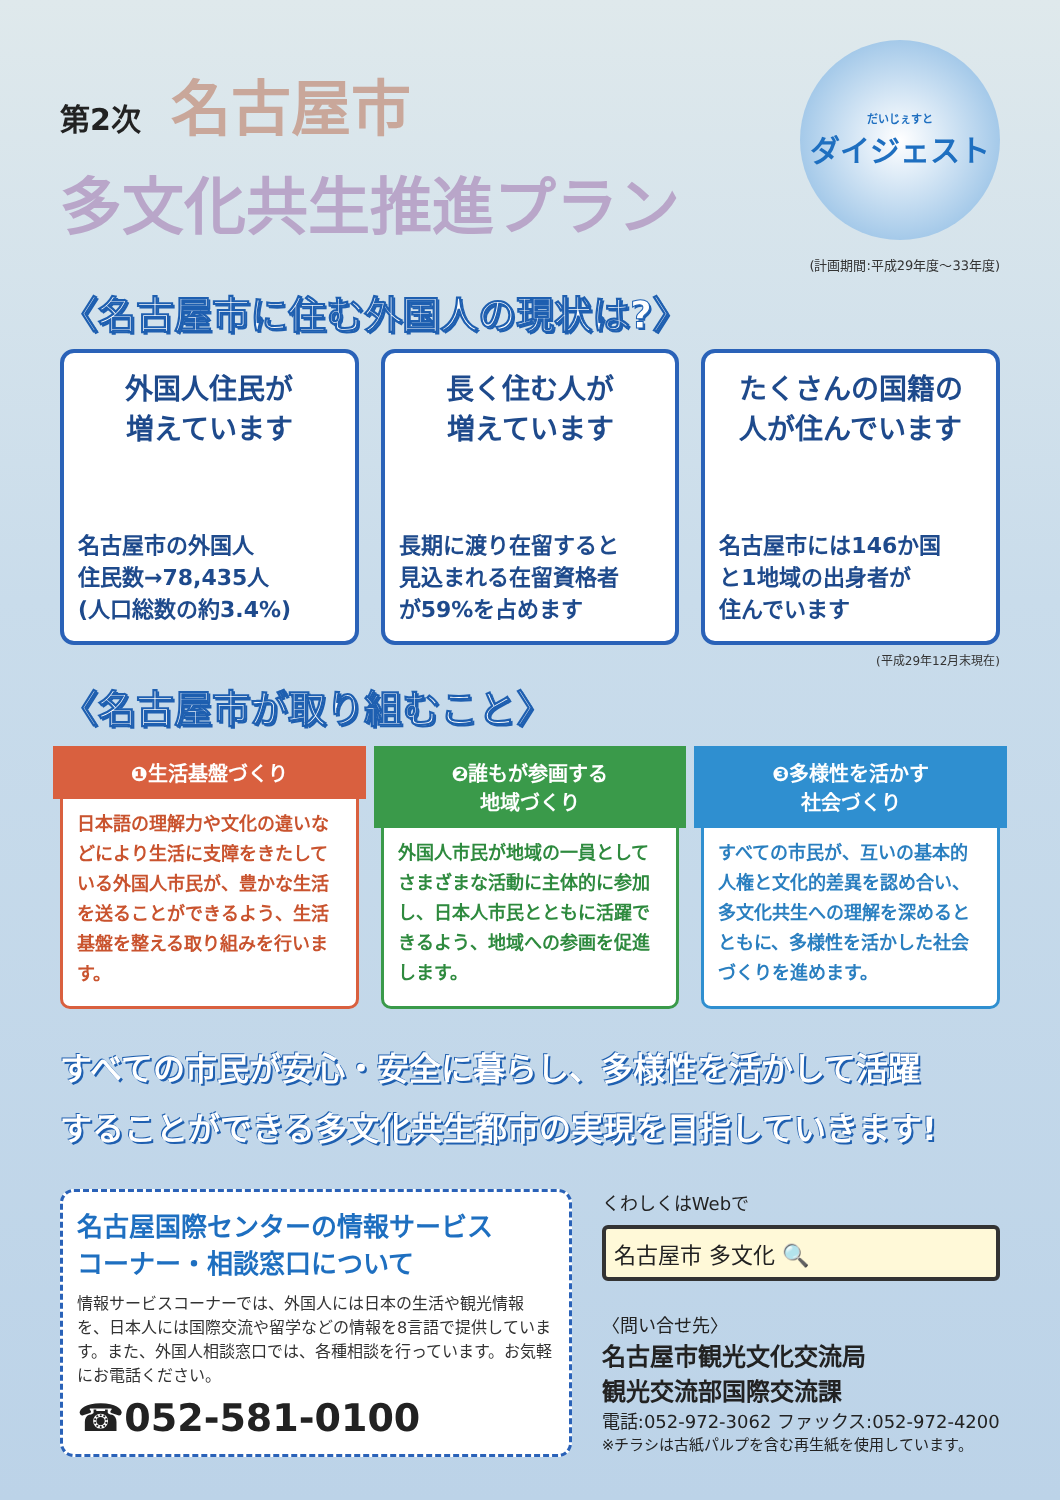第2次 名古屋市
多文化共生推進プラン
だいじぇすと
ダイジェスト
(計画期間:平成29年度～33年度)
〈名古屋市に住む外国人の現状は?〉
外国人住民が
増えています
名古屋市の外国人
住民数→78,435人
(人口総数の約3.4%)
長く住む人が
増えています
長期に渡り在留すると
見込まれる在留資格者
が59%を占めます
たくさんの国籍の
人が住んでいます
名古屋市には146か国
と1地域の出身者が
住んでいます
(平成29年12月末現在)
〈名古屋市が取り組むこと〉
❶生活基盤づくり
日本語の理解力や文化の違いなどにより生活に支障をきたしている外国人市民が、豊かな生活を送ることができるよう、生活基盤を整える取り組みを行います。
❷誰もが参画する
地域づくり
外国人市民が地域の一員としてさまざまな活動に主体的に参加し、日本人市民とともに活躍できるよう、地域への参画を促進します。
❸多様性を活かす
社会づくり
すべての市民が、互いの基本的人権と文化的差異を認め合い、多文化共生への理解を深めるとともに、多様性を活かした社会づくりを進めます。
すべての市民が安心・安全に暮らし、多様性を活かして活躍
することができる多文化共生都市の実現を目指していきます!
名古屋国際センターの情報サービス
コーナー・相談窓口について
情報サービスコーナーでは、外国人には日本の生活や観光情報を、日本人には国際交流や留学などの情報を8言語で提供しています。また、外国人相談窓口では、各種相談を行っています。お気軽にお電話ください。
☎052-581-0100
くわしくはWebで
名古屋市 多文化 🔍
〈問い合せ先〉
名古屋市観光文化交流局
観光交流部国際交流課
電話:052-972-3062 ファックス:052-972-4200
※チラシは古紙パルプを含む再生紙を使用しています。